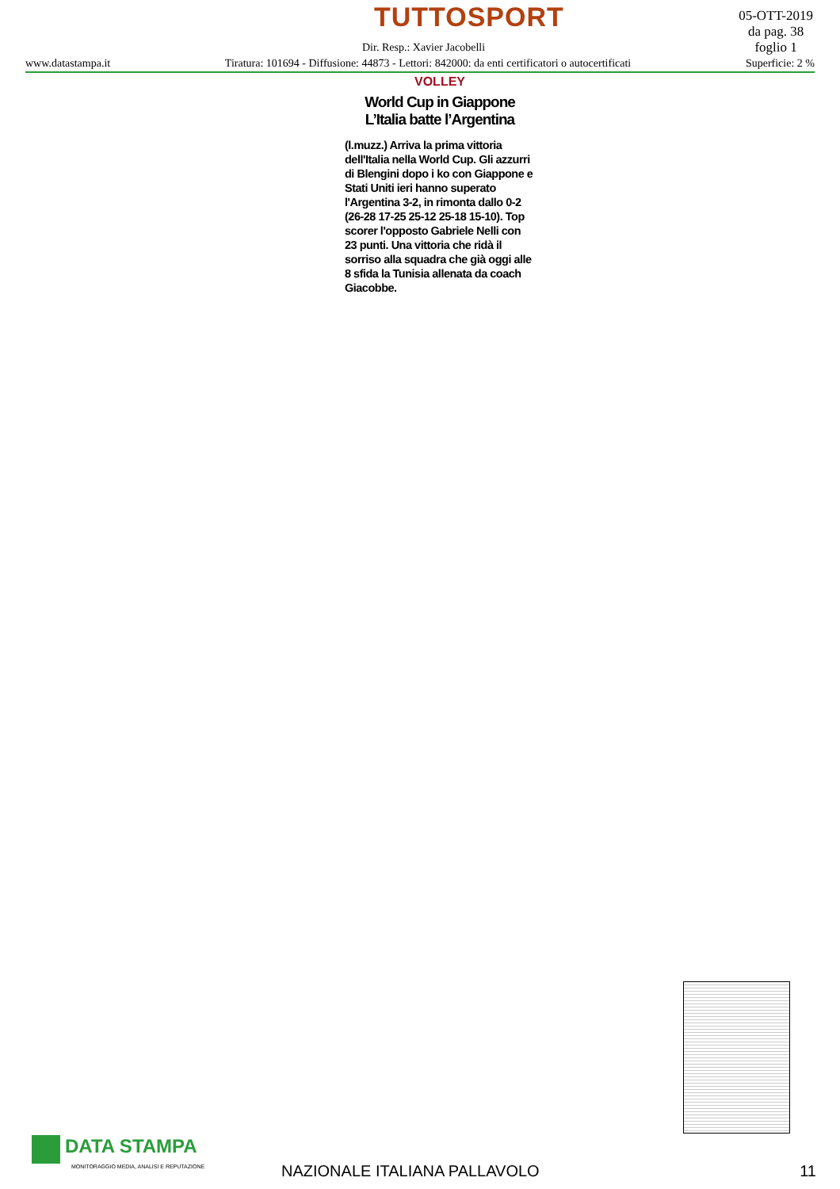TUTTOSPORT
05-OTT-2019
da pag. 38
foglio 1
Dir. Resp.: Xavier Jacobelli
www.datastampa.it Tiratura: 101694 - Diffusione: 44873 - Lettori: 842000: da enti certificatori o autocertificati Superficie: 2 %
VOLLEY
World Cup in Giappone
L’Italia batte l’Argentina
(l.muzz.) Arriva la prima vittoria dell'Italia nella World Cup. Gli azzurri di Blengini dopo i ko con Giappone e Stati Uniti ieri hanno superato l'Argentina 3-2, in rimonta dallo 0-2 (26-28 17-25 25-12 25-18 15-10). Top scorer l'opposto Gabriele Nelli con 23 punti. Una vittoria che ridà il sorriso alla squadra che già oggi alle 8 sfida la Tunisia allenata da coach Giacobbe.
DATA STAMPA
MONITORAGGIO MEDIA, ANALISI E REPUTAZIONE
NAZIONALE ITALIANA PALLAVOLO 11